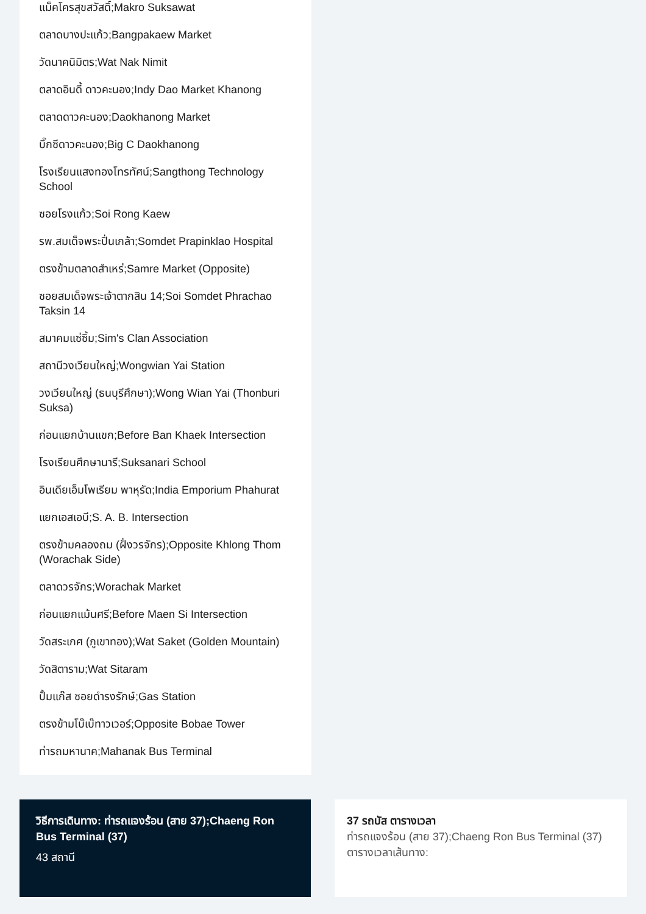แม็คโครสุขสวัสดิ์;Makro Suksawat
ตลาดบางปะแก้ว;Bangpakaew Market
วัดนาคนิมิตร;Wat Nak Nimit
ตลาดอินดี้ ดาวคะนอง;Indy Dao Market Khanong
ตลาดดาวคะนอง;Daokhanong Market
บิ๊กซีดาวคะนอง;Big C Daokhanong
โรงเรียนแสงทองโทรทัศน์;Sangthong Technology School
ซอยโรงแก้ว;Soi Rong Kaew
รพ.สมเด็จพระปิ่นเกล้า;Somdet Prapinklao Hospital
ตรงข้ามตลาดสำเหร่;Samre Market (Opposite)
ซอยสมเด็จพระเจ้าตากสิน 14;Soi Somdet Phrachao Taksin 14
สมาคมแซ่ซิ้ม;Sim's Clan Association
สถานีวงเวียนใหญ่;Wongwian Yai Station
วงเวียนใหญ่ (ธนบุรีศึกษา);Wong Wian Yai (Thonburi Suksa)
ก่อนแยกบ้านแขก;Before Ban Khaek Intersection
โรงเรียนศึกษานารี;Suksanari School
อินเดียเอ็มโพเรียม พาหุรัด;India Emporium Phahurat
แยกเอสเอบี;S. A. B. Intersection
ตรงข้ามคลองถม (ฝั่งวรจักร);Opposite Khlong Thom (Worachak Side)
ตลาดวรจักร;Worachak Market
ก่อนแยกแม้นศรี;Before Maen Si Intersection
วัดสระเกศ (ภูเขาทอง);Wat Saket (Golden Mountain)
วัดสิตาราม;Wat Sitaram
ปั้มแก๊ส ซอยดำรงรักษ์;Gas Station
ตรงข้ามโบ๊เบ๊ทาวเวอร์;Opposite Bobae Tower
ท่ารถมหานาค;Mahanak Bus Terminal
วิธีการเดินทาง: ท่ารถแจงร้อน (สาย 37);Chaeng Ron Bus Terminal (37)
43 สถานี
37 รถบัส ตารางเวลา
ท่ารถแจงร้อน (สาย 37);Chaeng Ron Bus Terminal (37) ตารางเวลาเส้นทาง: